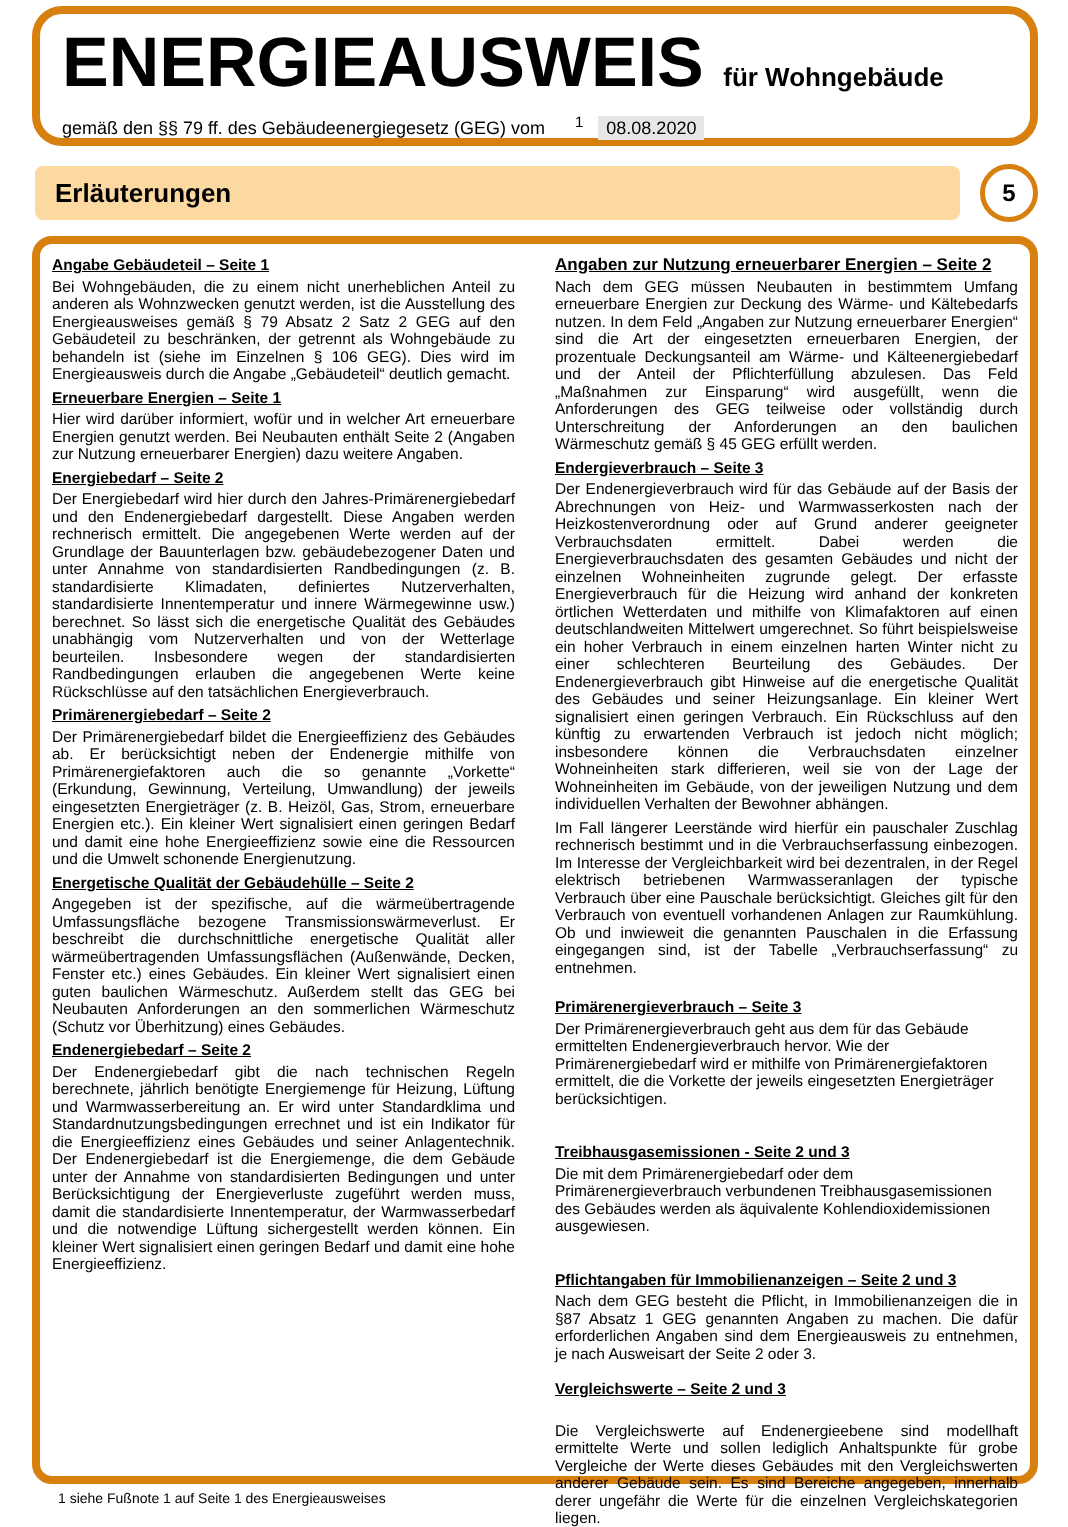ENERGIEAUSWEIS für Wohngebäude
gemäß den §§ 79 ff. des Gebäudeenergiegesetz (GEG) vom <sup>1</sup> 08.08.2020
Erläuterungen
5
Angabe Gebäudeteil – Seite 1
Bei Wohngebäuden, die zu einem nicht unerheblichen Anteil zu anderen als Wohnzwecken genutzt werden, ist die Ausstellung des Energieausweises gemäß § 79 Absatz 2 Satz 2 GEG auf den Gebäudeteil zu beschränken, der getrennt als Wohngebäude zu behandeln ist (siehe im Einzelnen § 106 GEG). Dies wird im Energieausweis durch die Angabe „Gebäudeteil“ deutlich gemacht.
Erneuerbare Energien – Seite 1
Hier wird darüber informiert, wofür und in welcher Art erneuerbare Energien genutzt werden. Bei Neubauten enthält Seite 2 (Angaben zur Nutzung erneuerbarer Energien) dazu weitere Angaben.
Energiebedarf – Seite 2
Der Energiebedarf wird hier durch den Jahres-Primärenergiebedarf und den Endenergiebedarf dargestellt. Diese Angaben werden rechnerisch ermittelt. Die angegebenen Werte werden auf der Grundlage der Bauunterlagen bzw. gebäudebezogener Daten und unter Annahme von standardisierten Randbedingungen (z. B. standardisierte Klimadaten, definiertes Nutzerverhalten, standardisierte Innentemperatur und innere Wärmegewinne usw.) berechnet. So lässt sich die energetische Qualität des Gebäudes unabhängig vom Nutzerverhalten und von der Wetterlage beurteilen. Insbesondere wegen der standardisierten Randbedingungen erlauben die angegebenen Werte keine Rückschlüsse auf den tatsächlichen Energieverbrauch.
Primärenergiebedarf – Seite 2
Der Primärenergiebedarf bildet die Energieeffizienz des Gebäudes ab. Er berücksichtigt neben der Endenergie mithilfe von Primärenergiefaktoren auch die so genannte „Vorkette“ (Erkundung, Gewinnung, Verteilung, Umwandlung) der jeweils eingesetzten Energieträger (z. B. Heizöl, Gas, Strom, erneuerbare Energien etc.). Ein kleiner Wert signalisiert einen geringen Bedarf und damit eine hohe Energieeffizienz sowie eine die Ressourcen und die Umwelt schonende Energienutzung.
Energetische Qualität der Gebäudehülle – Seite 2
Angegeben ist der spezifische, auf die wärmeübertragende Umfassungsfläche bezogene Transmissionswärmeverlust. Er beschreibt die durchschnittliche energetische Qualität aller wärmeübertragenden Umfassungsflächen (Außenwände, Decken, Fenster etc.) eines Gebäudes. Ein kleiner Wert signalisiert einen guten baulichen Wärmeschutz. Außerdem stellt das GEG bei Neubauten Anforderungen an den sommerlichen Wärmeschutz (Schutz vor Überhitzung) eines Gebäudes.
Endenergiebedarf – Seite 2
Der Endenergiebedarf gibt die nach technischen Regeln berechnete, jährlich benötigte Energiemenge für Heizung, Lüftung und Warmwasserbereitung an. Er wird unter Standardklima und Standardnutzungsbedingungen errechnet und ist ein Indikator für die Energieeffizienz eines Gebäudes und seiner Anlagentechnik. Der Endenergiebedarf ist die Energiemenge, die dem Gebäude unter der Annahme von standardisierten Bedingungen und unter Berücksichtigung der Energieverluste zugeführt werden muss, damit die standardisierte Innentemperatur, der Warmwasserbedarf und die notwendige Lüftung sichergestellt werden können. Ein kleiner Wert signalisiert einen geringen Bedarf und damit eine hohe Energieeffizienz.
Angaben zur Nutzung erneuerbarer Energien – Seite 2
Nach dem GEG müssen Neubauten in bestimmtem Umfang erneuerbare Energien zur Deckung des Wärme- und Kältebedarfs nutzen. In dem Feld „Angaben zur Nutzung erneuerbarer Energien“ sind die Art der eingesetzten erneuerbaren Energien, der prozentuale Deckungsanteil am Wärme- und Kälteenergiebedarf und der Anteil der Pflichterfüllung abzulesen. Das Feld „Maßnahmen zur Einsparung“ wird ausgefüllt, wenn die Anforderungen des GEG teilweise oder vollständig durch Unterschreitung der Anforderungen an den baulichen Wärmeschutz gemäß § 45 GEG erfüllt werden.
Endergieverbrauch – Seite 3
Der Endenergieverbrauch wird für das Gebäude auf der Basis der Abrechnungen von Heiz- und Warmwasserkosten nach der Heizkostenverordnung oder auf Grund anderer geeigneter Verbrauchsdaten ermittelt. Dabei werden die Energieverbrauchsdaten des gesamten Gebäudes und nicht der einzelnen Wohneinheiten zugrunde gelegt. Der erfasste Energieverbrauch für die Heizung wird anhand der konkreten örtlichen Wetterdaten und mithilfe von Klimafaktoren auf einen deutschlandweiten Mittelwert umgerechnet. So führt beispielsweise ein hoher Verbrauch in einem einzelnen harten Winter nicht zu einer schlechteren Beurteilung des Gebäudes. Der Endenergieverbrauch gibt Hinweise auf die energetische Qualität des Gebäudes und seiner Heizungsanlage. Ein kleiner Wert signalisiert einen geringen Verbrauch. Ein Rückschluss auf den künftig zu erwartenden Verbrauch ist jedoch nicht möglich; insbesondere können die Verbrauchsdaten einzelner Wohneinheiten stark differieren, weil sie von der Lage der Wohneinheiten im Gebäude, von der jeweiligen Nutzung und dem individuellen Verhalten der Bewohner abhängen.
Im Fall längerer Leerstände wird hierfür ein pauschaler Zuschlag rechnerisch bestimmt und in die Verbrauchserfassung einbezogen. Im Interesse der Vergleichbarkeit wird bei dezentralen, in der Regel elektrisch betriebenen Warmwasseranlagen der typische Verbrauch über eine Pauschale berücksichtigt. Gleiches gilt für den Verbrauch von eventuell vorhandenen Anlagen zur Raumkühlung. Ob und inwieweit die genannten Pauschalen in die Erfassung eingegangen sind, ist der Tabelle „Verbrauchserfassung“ zu entnehmen.
Primärenergieverbrauch – Seite 3
Der Primärenergieverbrauch geht aus dem für das Gebäude ermittelten Endenergieverbrauch hervor. Wie der Primärenergiebedarf wird er mithilfe von Primärenergiefaktoren ermittelt, die die Vorkette der jeweils eingesetzten Energieträger berücksichtigen.
Treibhausgasemissionen - Seite 2 und 3
Die mit dem Primärenergiebedarf oder dem Primärenergieverbrauch verbundenen Treibhausgasemissionen des Gebäudes werden als äquivalente Kohlendioxidemissionen ausgewiesen.
Pflichtangaben für Immobilienanzeigen – Seite 2 und 3
Nach dem GEG besteht die Pflicht, in Immobilienanzeigen die in §87 Absatz 1 GEG genannten Angaben zu machen. Die dafür erforderlichen Angaben sind dem Energieausweis zu entnehmen, je nach Ausweisart der Seite 2 oder 3.
Vergleichswerte – Seite 2 und 3
Die Vergleichswerte auf Endenergieebene sind modellhaft ermittelte Werte und sollen lediglich Anhaltspunkte für grobe Vergleiche der Werte dieses Gebäudes mit den Vergleichswerten anderer Gebäude sein. Es sind Bereiche angegeben, innerhalb derer ungefähr die Werte für die einzelnen Vergleichskategorien liegen.
1 siehe Fußnote 1 auf Seite 1 des Energieausweises